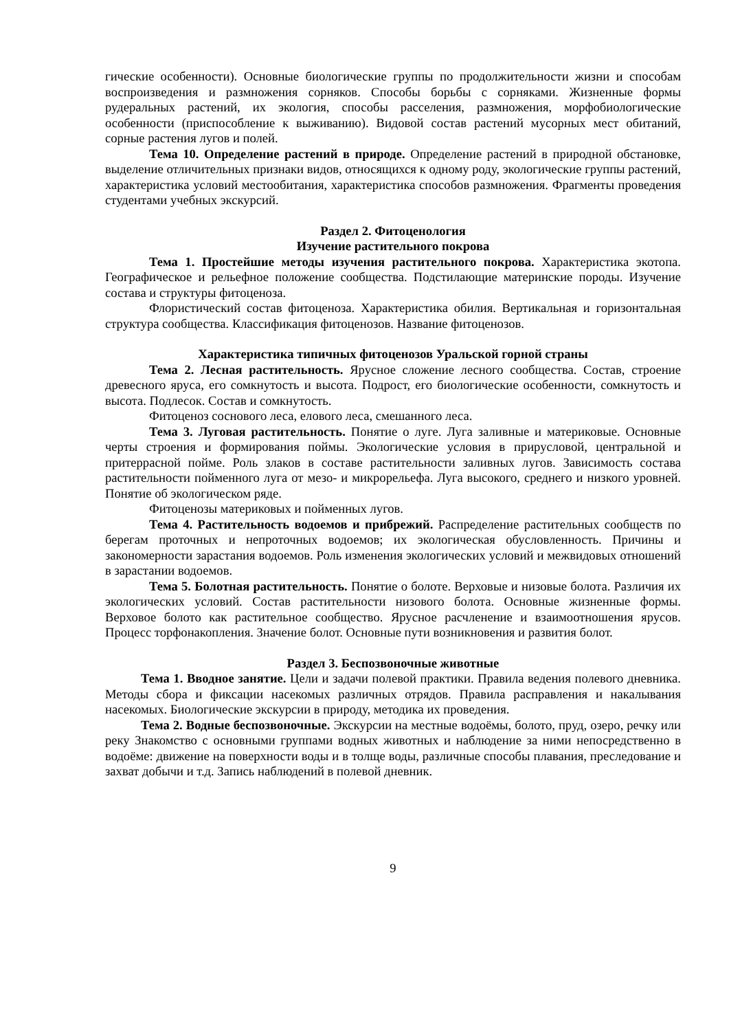гические особенности). Основные биологические группы по продолжительности жизни и способам воспроизведения и размножения сорняков. Способы борьбы с сорняками. Жизненные формы рудеральных растений, их экология, способы расселения, размножения, морфобиологические особенности (приспособление к выживанию). Видовой состав растений мусорных мест обитаний, сорные растения лугов и полей.
Тема 10. Определение растений в природе. Определение растений в природной обстановке, выделение отличительных признаки видов, относящихся к одному роду, экологические группы растений, характеристика условий местообитания, характеристика способов размножения. Фрагменты проведения студентами учебных экскурсий.
Раздел 2. Фитоценология
Изучение растительного покрова
Тема 1. Простейшие методы изучения растительного покрова. Характеристика экотопа. Географическое и рельефное положение сообщества. Подстилающие материнские породы. Изучение состава и структуры фитоценоза.
Флористический состав фитоценоза. Характеристика обилия. Вертикальная и горизонтальная структура сообщества. Классификация фитоценозов. Название фитоценозов.
Характеристика типичных фитоценозов Уральской горной страны
Тема 2. Лесная растительность. Ярусное сложение лесного сообщества. Состав, строение древесного яруса, его сомкнутость и высота. Подрост, его биологические особенности, сомкнутость и высота. Подлесок. Состав и сомкнутость.
Фитоценоз соснового леса, елового леса, смешанного леса.
Тема 3. Луговая растительность. Понятие о луге. Луга заливные и материковые. Основные черты строения и формирования поймы. Экологические условия в прирусловой, центральной и притеррасной пойме. Роль злаков в составе растительности заливных лугов. Зависимость состава растительности пойменного луга от мезо- и микрорельефа. Луга высокого, среднего и низкого уровней. Понятие об экологическом ряде.
Фитоценозы материковых и пойменных лугов.
Тема 4. Растительность водоемов и прибрежий. Распределение растительных сообществ по берегам проточных и непроточных водоемов; их экологическая обусловленность. Причины и закономерности зарастания водоемов. Роль изменения экологических условий и межвидовых отношений в зарастании водоемов.
Тема 5. Болотная растительность. Понятие о болоте. Верховые и низовые болота. Различия их экологических условий. Состав растительности низового болота. Основные жизненные формы. Верховое болото как растительное сообщество. Ярусное расчленение и взаимоотношения ярусов. Процесс торфонакопления. Значение болот. Основные пути возникновения и развития болот.
Раздел 3. Беспозвоночные животные
Тема 1. Вводное занятие. Цели и задачи полевой практики. Правила ведения полевого дневника. Методы сбора и фиксации насекомых различных отрядов. Правила расправления и накалывания насекомых. Биологические экскурсии в природу, методика их проведения.
Тема 2. Водные беспозвоночные. Экскурсии на местные водоёмы, болото, пруд, озеро, речку или реку Знакомство с основными группами водных животных и наблюдение за ними непосредственно в водоёме: движение на поверхности воды и в толще воды, различные способы плавания, преследование и захват добычи и т.д. Запись наблюдений в полевой дневник.
9